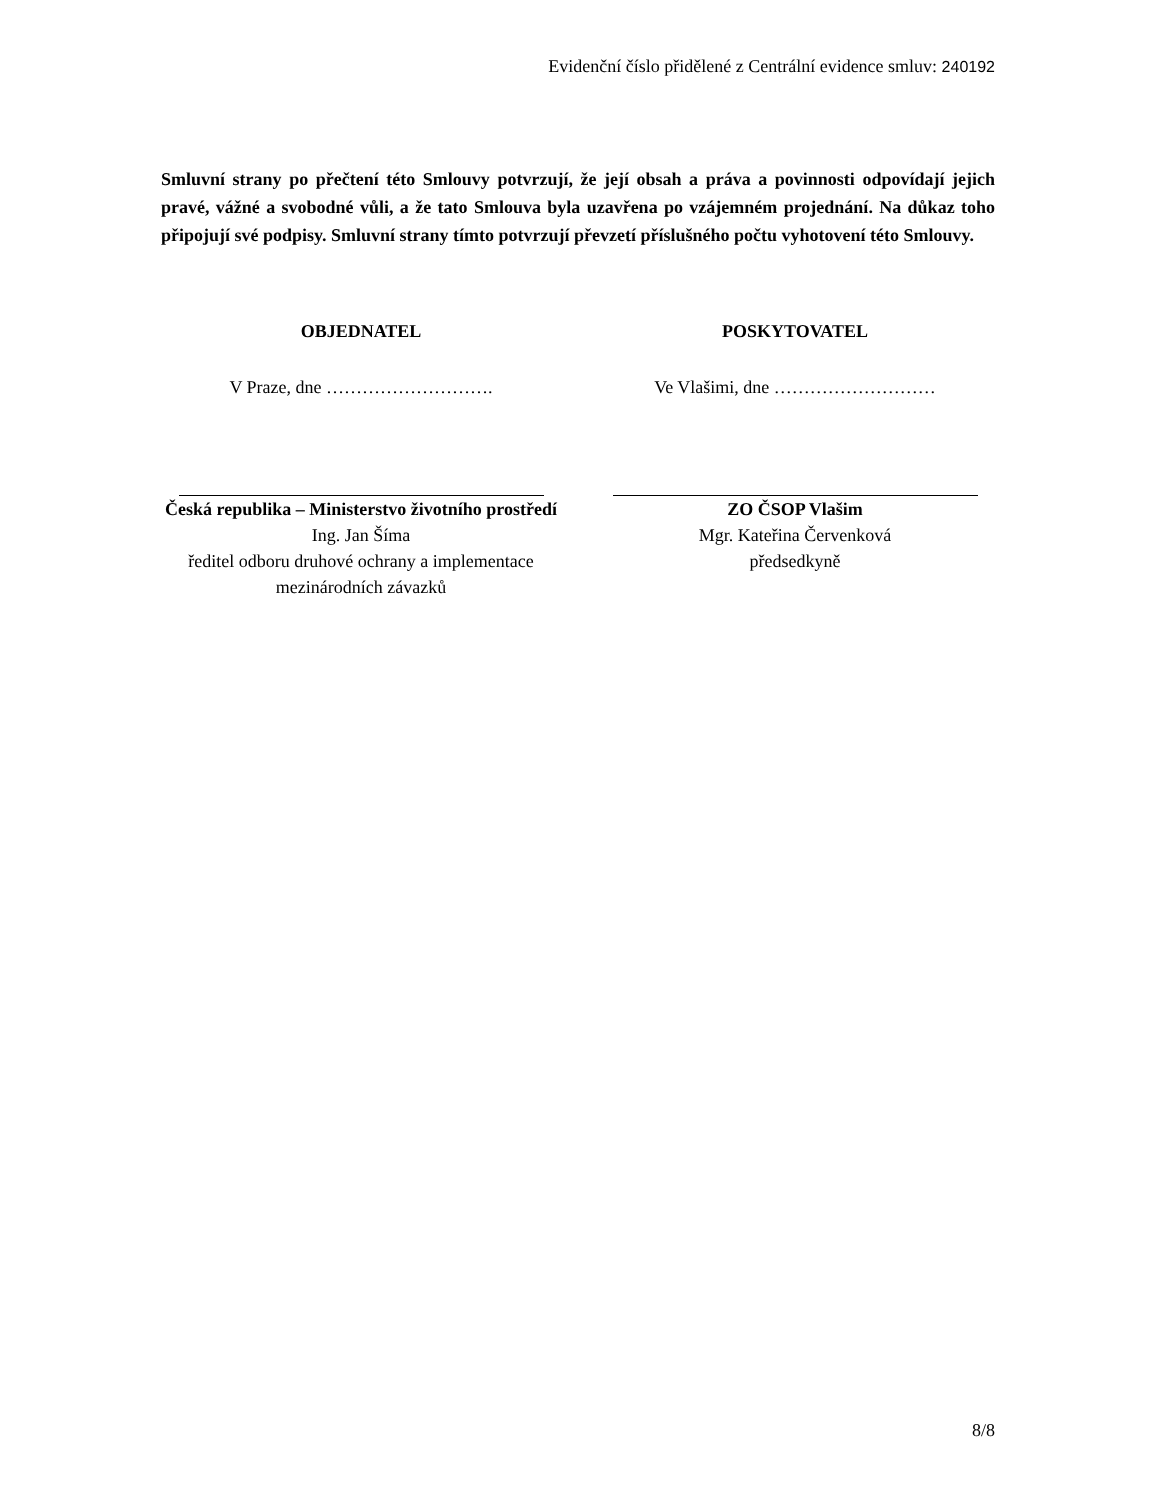Evidenční číslo přidělené z Centrální evidence smluv: 240192
Smluvní strany po přečtení této Smlouvy potvrzují, že její obsah a práva a povinnosti odpovídají jejich pravé, vážné a svobodné vůli, a že tato Smlouva byla uzavřena po vzájemném projednání. Na důkaz toho připojují své podpisy. Smluvní strany tímto potvrzují převzetí příslušného počtu vyhotovení této Smlouvy.
OBJEDNATEL
V Praze, dne ……………………….
Česká republika – Ministerstvo životního prostředí
Ing. Jan Šíma
ředitel odboru druhové ochrany a implementace mezinárodních závazků
POSKYTOVATEL
Ve Vlašimi, dne ………………………
ZO ČSOP Vlašim
Mgr. Kateřina Červenková
předsedkyně
8/8